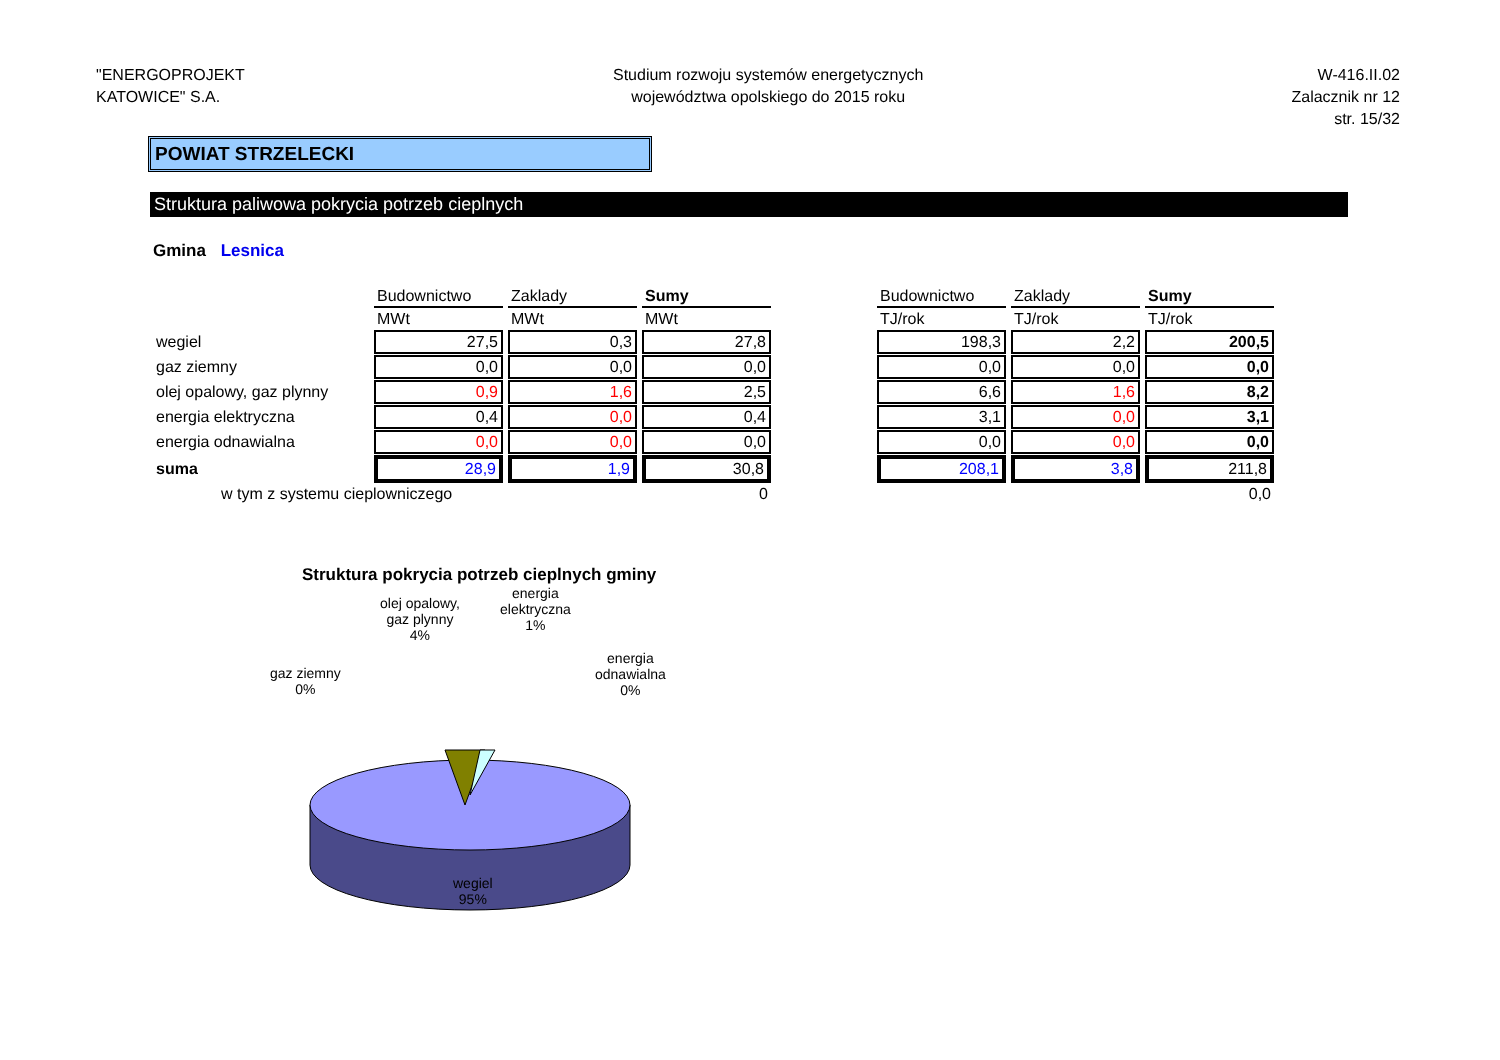"ENERGOPROJEKT
KATOWICE" S.A.
Studium rozwoju systemów energetycznych
województwa opolskiego do 2015 roku
W-416.II.02
Zalacznik nr 12
str. 15/32
POWIAT STRZELECKI
Struktura paliwowa pokrycia potrzeb cieplnych
Gmina Lesnica
| | Budownictwo | Zaklady | Sumy | | Budownictwo | Zaklady | Sumy |
| --- | --- | --- | --- | --- | --- | --- | --- |
| | MWt | MWt | MWt | | TJ/rok | TJ/rok | TJ/rok |
| wegiel | 27,5 | 0,3 | 27,8 | | 198,3 | 2,2 | 200,5 |
| gaz ziemny | 0,0 | 0,0 | 0,0 | | 0,0 | 0,0 | 0,0 |
| olej opalowy, gaz plynny | 0,9 | 1,6 | 2,5 | | 6,6 | 1,6 | 8,2 |
| energia elektryczna | 0,4 | 0,0 | 0,4 | | 3,1 | 0,0 | 3,1 |
| energia odnawialna | 0,0 | 0,0 | 0,0 | | 0,0 | 0,0 | 0,0 |
| suma | 28,9 | 1,9 | 30,8 | | 208,1 | 3,8 | 211,8 |
| w tym z systemu cieplowniczego | | | 0 | | | | 0,0 |
Struktura pokrycia potrzeb cieplnych gminy
olej opalowy,
gaz plynny
4%
energia
elektryczna
1%
gaz ziemny
0%
energia
odnawialna
0%
wegiel
95%